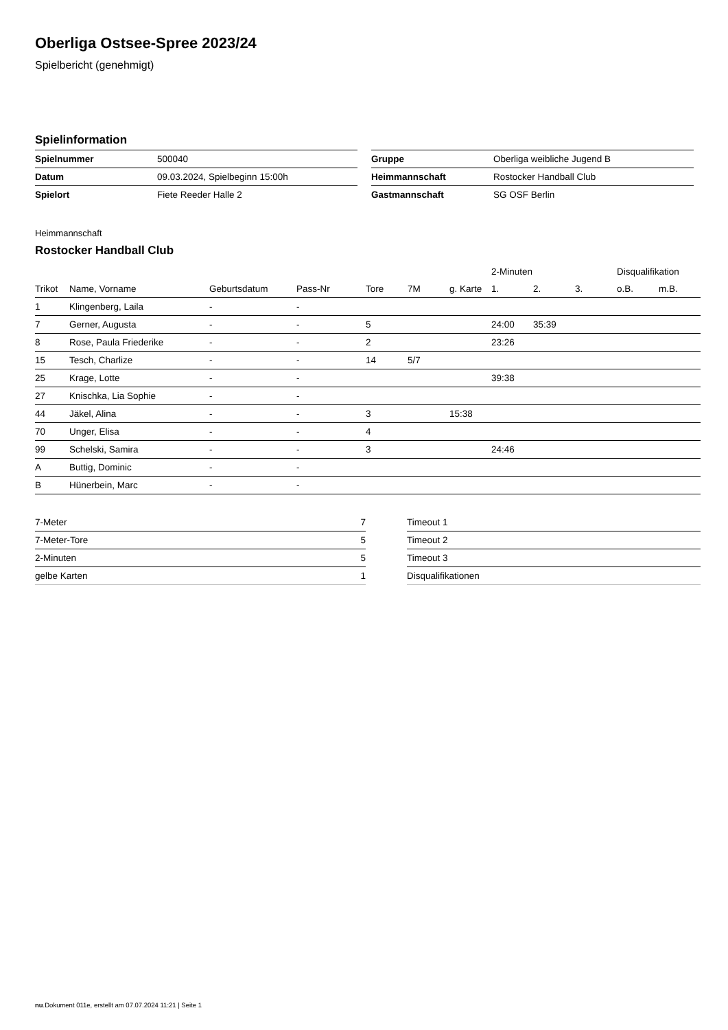Oberliga Ostsee-Spree 2023/24
Spielbericht (genehmigt)
Spielinformation
| Spielnummer | 500040 |
| Datum | 09.03.2024, Spielbeginn 15:00h |
| Spielort | Fiete Reeder Halle 2 |
| Gruppe | Oberliga weibliche Jugend B |
| Heimmannschaft | Rostocker Handball Club |
| Gastmannschaft | SG OSF Berlin |
Heimmannschaft
Rostocker Handball Club
| | | | | | | | 2-Minuten | | | Disqualifikation | |
| --- | --- | --- | --- | --- | --- | --- | --- | --- | --- | --- | --- |
| Trikot | Name, Vorname | Geburtsdatum | Pass-Nr | Tore | 7M | g. Karte | 1. | 2. | 3. | o.B. | m.B. |
| 1 | Klingenberg, Laila | - | - | | | | | | | | |
| 7 | Gerner, Augusta | - | - | 5 | | | 24:00 | 35:39 | | | |
| 8 | Rose, Paula Friederike | - | - | 2 | | | 23:26 | | | | |
| 15 | Tesch, Charlize | - | - | 14 | 5/7 | | | | | | |
| 25 | Krage, Lotte | - | - | | | | 39:38 | | | | |
| 27 | Knischka, Lia Sophie | - | - | | | | | | | | |
| 44 | Jäkel, Alina | - | - | 3 | | 15:38 | | | | | |
| 70 | Unger, Elisa | - | - | 4 | | | | | | | |
| 99 | Schelski, Samira | - | - | 3 | | | 24:46 | | | | |
| A | Buttig, Dominic | - | - | | | | | | | | |
| B | Hünerbein, Marc | - | - | | | | | | | | |
| 7-Meter | 7 |
| 7-Meter-Tore | 5 |
| 2-Minuten | 5 |
| gelbe Karten | 1 |
| Timeout 1 |
| Timeout 2 |
| Timeout 3 |
| Disqualifikationen |
nu.Dokument 011e, erstellt am 07.07.2024 11:21 | Seite 1